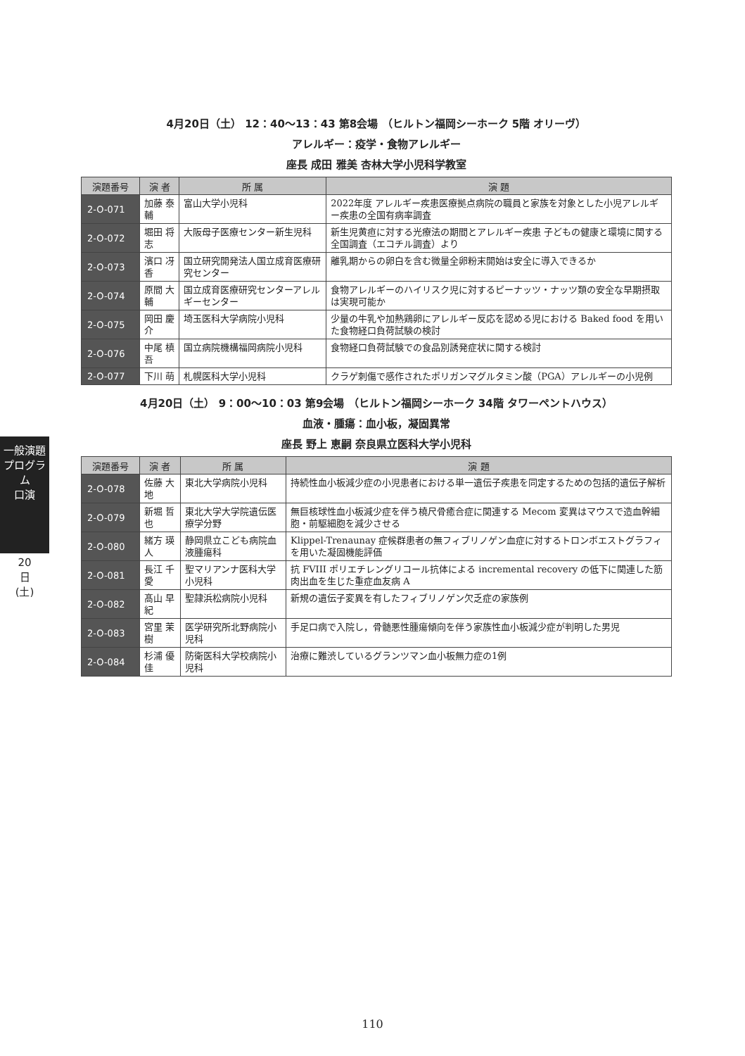一般演題プログラム
口演
20日(土)
4月20日（土） 12：40〜13：43 第8会場 （ヒルトン福岡シーホーク 5階 オリーヴ）
アレルギー：疫学・食物アレルギー
座長 成田 雅美 杏林大学小児科学教室
| 演題番号 | 演 者 | 所 属 | 演 題 |
| --- | --- | --- | --- |
| 2-O-071 | 加藤 泰輔 | 富山大学小児科 | 2022年度 アレルギー疾患医療拠点病院の職員と家族を対象とした小児アレルギー疾患の全国有病率調査 |
| 2-O-072 | 堀田 将志 | 大阪母子医療センター新生児科 | 新生児黄疸に対する光療法の期間とアレルギー疾患 子どもの健康と環境に関する全国調査（エコチル調査）より |
| 2-O-073 | 濱口 冴香 | 国立研究開発法人国立成育医療研究センター | 離乳期からの卵白を含む微量全卵粉末開始は安全に導入できるか |
| 2-O-074 | 原間 大輔 | 国立成育医療研究センターアレルギーセンター | 食物アレルギーのハイリスク児に対するピーナッツ・ナッツ類の安全な早期摂取は実現可能か |
| 2-O-075 | 岡田 慶介 | 埼玉医科大学病院小児科 | 少量の牛乳や加熱鶏卵にアレルギー反応を認める児における Baked food を用いた食物経口負荷試験の検討 |
| 2-O-076 | 中尾 槙吾 | 国立病院機構福岡病院小児科 | 食物経口負荷試験での食品別誘発症状に関する検討 |
| 2-O-077 | 下川 萌 | 札幌医科大学小児科 | クラゲ刺傷で感作されたポリガンマグルタミン酸（PGA）アレルギーの小児例 |
4月20日（土） 9：00〜10：03 第9会場 （ヒルトン福岡シーホーク 34階 タワーペントハウス）
血液・腫瘍：血小板，凝固異常
座長 野上 恵嗣 奈良県立医科大学小児科
| 演題番号 | 演 者 | 所 属 | 演 題 |
| --- | --- | --- | --- |
| 2-O-078 | 佐藤 大地 | 東北大学病院小児科 | 持続性血小板減少症の小児患者における単一遺伝子疾患を同定するための包括的遺伝子解析 |
| 2-O-079 | 新堀 哲也 | 東北大学大学院遺伝医療学分野 | 無巨核球性血小板減少症を伴う橈尺骨癒合症に関連する Mecom 変異はマウスで造血幹細胞・前駆細胞を減少させる |
| 2-O-080 | 緒方 瑛人 | 静岡県立こども病院血液腫瘍科 | Klippel-Trenaunay 症候群患者の無フィブリノゲン血症に対するトロンボエストグラフィを用いた凝固機能評価 |
| 2-O-081 | 長江 千愛 | 聖マリアンナ医科大学小児科 | 抗 FVIII ポリエチレングリコール抗体による incremental recovery の低下に関連した筋肉出血を生じた重症血友病 A |
| 2-O-082 | 髙山 早紀 | 聖隷浜松病院小児科 | 新規の遺伝子変異を有したフィブリノゲン欠乏症の家族例 |
| 2-O-083 | 宮里 茉樹 | 医学研究所北野病院小児科 | 手足口病で入院し，骨髄悪性腫瘍傾向を伴う家族性血小板減少症が判明した男児 |
| 2-O-084 | 杉浦 優佳 | 防衛医科大学校病院小児科 | 治療に難渋しているグランツマン血小板無力症の1例 |
110